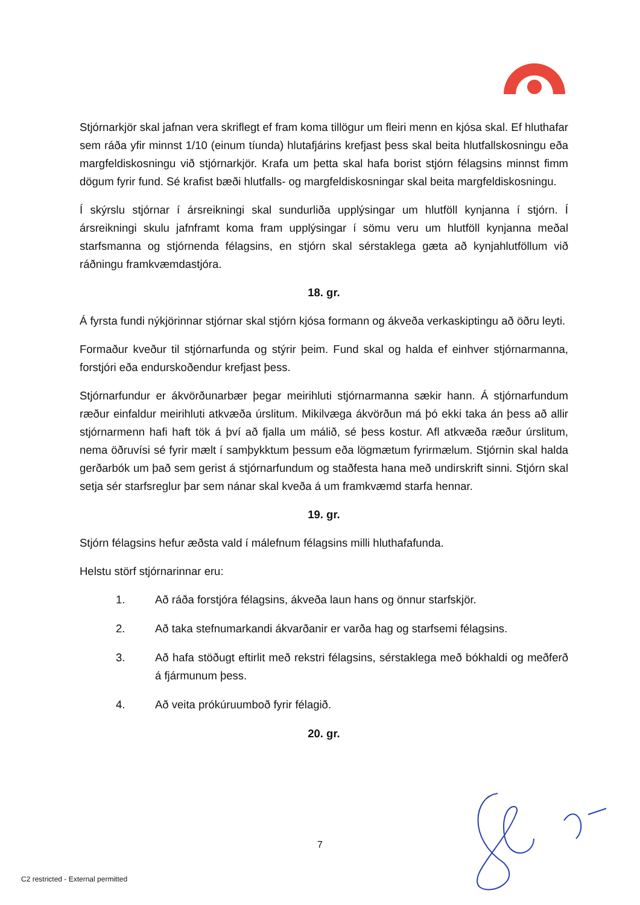Stjórnarkjör skal jafnan vera skriflegt ef fram koma tillögur um fleiri menn en kjósa skal. Ef hluthafar sem ráða yfir minnst 1/10 (einum tíunda) hlutafjárins krefjast þess skal beita hlutfallskosningu eða margfeldiskosningu við stjórnarkjör. Krafa um þetta skal hafa borist stjórn félagsins minnst fimm dögum fyrir fund. Sé krafist bæði hlutfalls- og margfeldiskosningar skal beita margfeldiskosningu.
Í skýrslu stjórnar í ársreikningi skal sundurliða upplýsingar um hlutföll kynjanna í stjórn. Í ársreikningi skulu jafnframt koma fram upplýsingar í sömu veru um hlutföll kynjanna meðal starfsmanna og stjórnenda félagsins, en stjórn skal sérstaklega gæta að kynjahlutföllum við ráðningu framkvæmdastjóra.
18. gr.
Á fyrsta fundi nýkjörinnar stjórnar skal stjórn kjósa formann og ákveða verkaskiptingu að öðru leyti.
Formaður kveður til stjórnarfunda og stýrir þeim. Fund skal og halda ef einhver stjórnarmanna, forstjóri eða endurskoðendur krefjast þess.
Stjórnarfundur er ákvörðunarbær þegar meirihluti stjórnarmanna sækir hann. Á stjórnarfundum ræður einfaldur meirihluti atkvæða úrslitum. Mikilvæga ákvörðun má þó ekki taka án þess að allir stjórnarmenn hafi haft tök á því að fjalla um málið, sé þess kostur. Afl atkvæða ræður úrslitum, nema öðruvísi sé fyrir mælt í samþykktum þessum eða lögmætum fyrirmælum. Stjórnin skal halda gerðarbók um það sem gerist á stjórnarfundum og staðfesta hana með undirskrift sinni. Stjórn skal setja sér starfsreglur þar sem nánar skal kveða á um framkvæmd starfa hennar.
19. gr.
Stjórn félagsins hefur æðsta vald í málefnum félagsins milli hluthafafunda.
Helstu störf stjórnarinnar eru:
1. Að ráða forstjóra félagsins, ákveða laun hans og önnur starfskjör.
2. Að taka stefnumarkandi ákvarðanir er varða hag og starfsemi félagsins.
3. Að hafa stöðugt eftirlit með rekstri félagsins, sérstaklega með bókhaldi og meðferð á fjármunum þess.
4. Að veita prókúruumboð fyrir félagið.
20. gr.
7
C2 restricted - External permitted